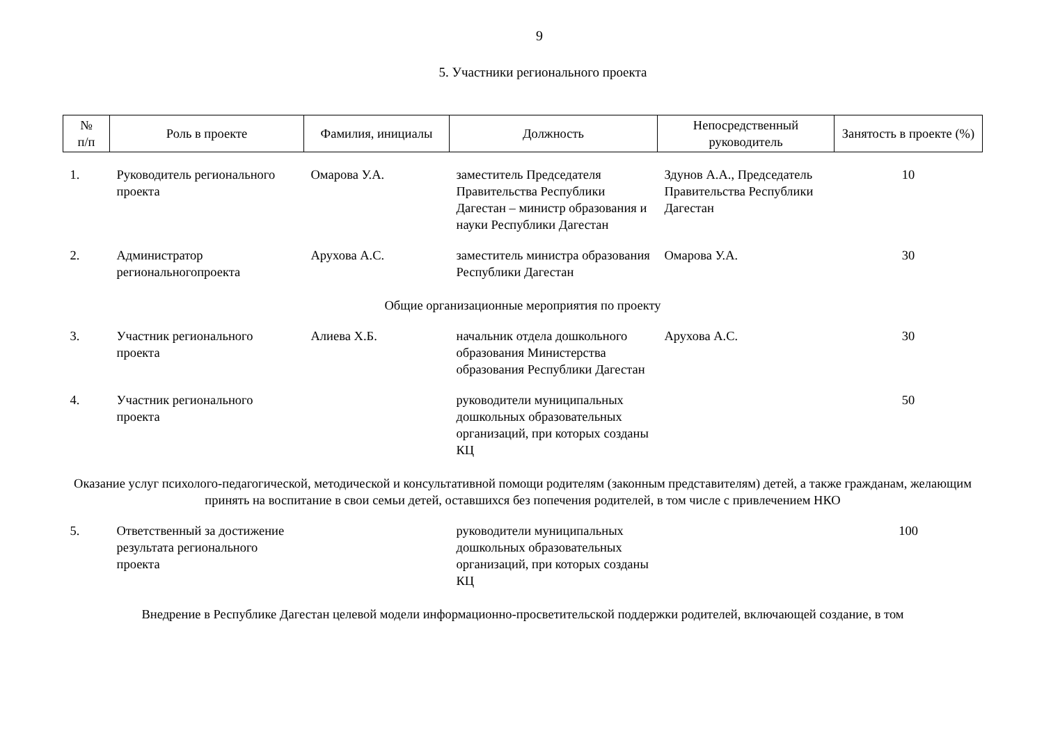9
5. Участники регионального проекта
| № п/п | Роль в проекте | Фамилия, инициалы | Должность | Непосредственный руководитель | Занятость в проекте (%) |
| --- | --- | --- | --- | --- | --- |
| 1. | Руководитель регионального проекта | Омарова У.А. | заместитель Председателя Правительства Республики Дагестан – министр образования и науки Республики Дагестан | Здунов А.А., Председатель Правительства Республики Дагестан | 10 |
| 2. | Администратор региональногопроекта | Арухова А.С. | заместитель министра образования Республики Дагестан | Омарова У.А. | 30 |
| Общие организационные мероприятия по проекту | | | | | |
| 3. | Участник регионального проекта | Алиева Х.Б. | начальник отдела дошкольного образования Министерства образования Республики Дагестан | Арухова А.С. | 30 |
| 4. | Участник регионального проекта | | руководители муниципальных дошкольных образовательных организаций, при которых созданы КЦ | | 50 |
| Оказание услуг психолого-педагогической, методической и консультативной помощи родителям (законным представителям) детей, а также гражданам, желающим принять на воспитание в свои семьи детей, оставшихся без попечения родителей, в том числе с привлечением НКО | | | | | |
| 5. | Ответственный за достижение результата регионального проекта | | руководители муниципальных дошкольных образовательных организаций, при которых созданы КЦ | | 100 |
| Внедрение в Республике Дагестан целевой модели информационно-просветительской поддержки родителей, включающей создание, в том | | | | | |